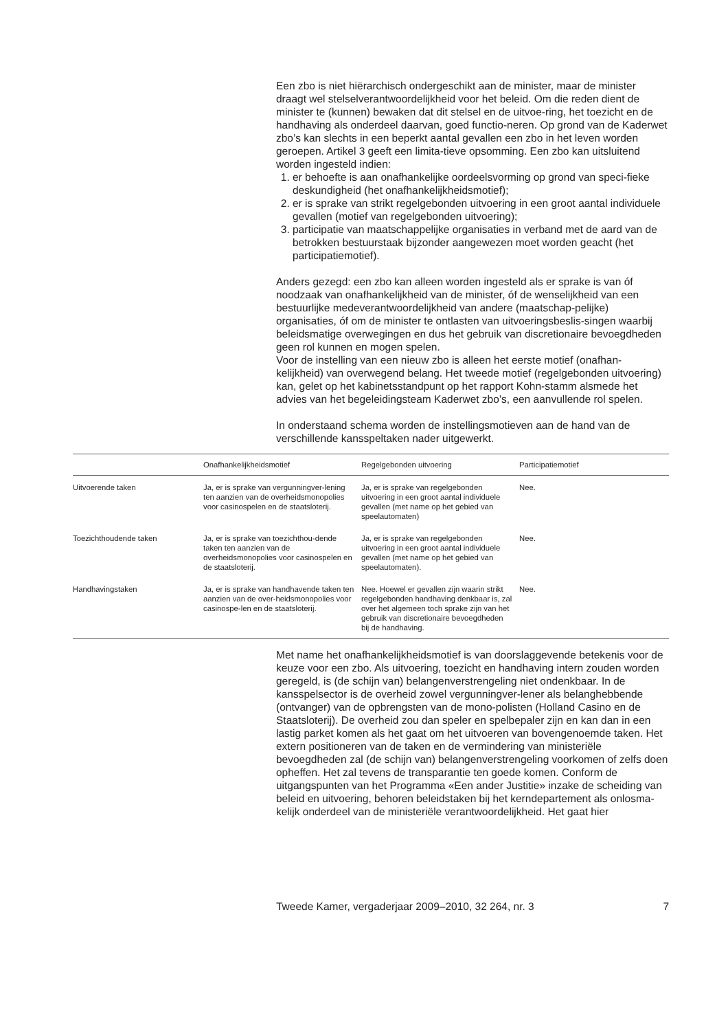Een zbo is niet hiërarchisch ondergeschikt aan de minister, maar de minister draagt wel stelselverantwoordelijkheid voor het beleid. Om die reden dient de minister te (kunnen) bewaken dat dit stelsel en de uitvoe-ring, het toezicht en de handhaving als onderdeel daarvan, goed functio-neren. Op grond van de Kaderwet zbo’s kan slechts in een beperkt aantal gevallen een zbo in het leven worden geroepen. Artikel 3 geeft een limita-tieve opsomming. Een zbo kan uitsluitend worden ingesteld indien:
1. er behoefte is aan onafhankelijke oordeelsvorming op grond van speci-fieke deskundigheid (het onafhankelijkheidsmotief);
2. er is sprake van strikt regelgebonden uitvoering in een groot aantal individuele gevallen (motief van regelgebonden uitvoering);
3. participatie van maatschappelijke organisaties in verband met de aard van de betrokken bestuurstaak bijzonder aangewezen moet worden geacht (het participatiemotief).
Anders gezegd: een zbo kan alleen worden ingesteld als er sprake is van óf noodzaak van onafhankelijkheid van de minister, óf de wenselijkheid van een bestuurlijke medeverantwoordelijkheid van andere (maatschap-pelijke) organisaties, óf om de minister te ontlasten van uitvoeringsbeslis-singen waarbij beleidsmatige overwegingen en dus het gebruik van discretionaire bevoegdheden geen rol kunnen en mogen spelen.
Voor de instelling van een nieuw zbo is alleen het eerste motief (onafhan-kelijkheid) van overwegend belang. Het tweede motief (regelgebonden uitvoering) kan, gelet op het kabinetsstandpunt op het rapport Kohn-stamm alsmede het advies van het begeleidingsteam Kaderwet zbo’s, een aanvullende rol spelen.
In onderstaand schema worden de instellingsmotieven aan de hand van de verschillende kansspeltaken nader uitgewerkt.
| | Onafhankelijkheidsmotief | Regelgebonden uitvoering | Participatiemotief |
| --- | --- | --- | --- |
| Uitvoerende taken | Ja, er is sprake van vergunningver-lening ten aanzien van de overheidsmonopolies voor casinospelen en de staatsloterij. | Ja, er is sprake van regelgebonden uitvoering in een groot aantal individuele gevallen (met name op het gebied van speelautomaten) | Nee. |
| Toezichthoudende taken | Ja, er is sprake van toezichthou-dende taken ten aanzien van de overheidsmonopolies voor casinospelen en de staatsloterij. | Ja, er is sprake van regelgebonden uitvoering in een groot aantal individuele gevallen (met name op het gebied van speelautomaten). | Nee. |
| Handhavingstaken | Ja, er is sprake van handhavende taken ten aanzien van de over-heidsmonopolies voor casinospe-len en de staatsloterij. | Nee. Hoewel er gevallen zijn waarin strikt regelgebonden handhaving denkbaar is, zal over het algemeen toch sprake zijn van het gebruik van discretionaire bevoegdheden bij de handhaving. | Nee. |
Met name het onafhankelijkheidsmotief is van doorslaggevende betekenis voor de keuze voor een zbo. Als uitvoering, toezicht en handhaving intern zouden worden geregeld, is (de schijn van) belangenverstrengeling niet ondenkbaar. In de kansspelsector is de overheid zowel vergunningver-lener als belanghebbende (ontvanger) van de opbrengsten van de mono-polisten (Holland Casino en de Staatsloterij). De overheid zou dan speler en spelbepaler zijn en kan dan in een lastig parket komen als het gaat om het uitvoeren van bovengenoemde taken. Het extern positioneren van de taken en de vermindering van ministeriële bevoegdheden zal (de schijn van) belangenverstrengeling voorkomen of zelfs doen opheffen. Het zal tevens de transparantie ten goede komen. Conform de uitgangspunten van het Programma «Een ander Justitie» inzake de scheiding van beleid en uitvoering, behoren beleidstaken bij het kerndepartement als onlosma-kelijk onderdeel van de ministeriële verantwoordelijkheid. Het gaat hier
Tweede Kamer, vergaderjaar 2009–2010, 32 264, nr. 3 7